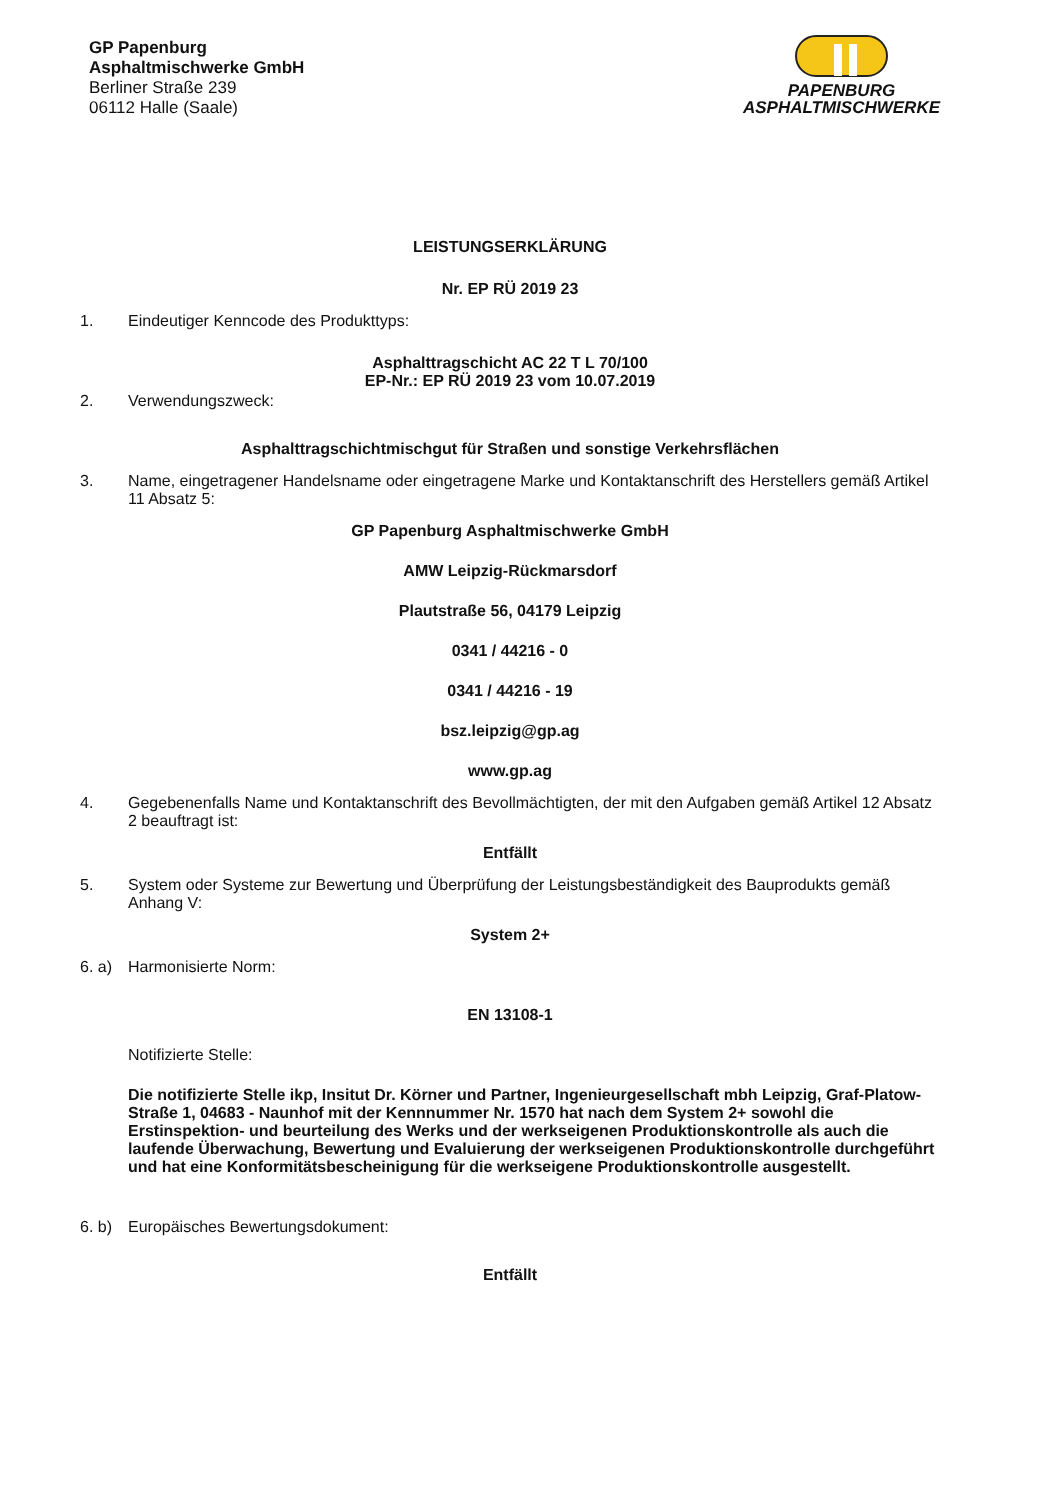GP Papenburg
Asphaltmischwerke GmbH
Berliner Straße 239
06112 Halle (Saale)
PAPENBURG
ASPHALTMISCHWERKE
LEISTUNGSERKLÄRUNG
Nr. EP RÜ 2019 23
1. Eindeutiger Kenncode des Produkttyps:
Asphalttragschicht AC 22 T L 70/100
EP-Nr.: EP RÜ 2019 23 vom 10.07.2019
2. Verwendungszweck:
Asphalttragschichtmischgut für Straßen und sonstige Verkehrsflächen
3. Name, eingetragener Handelsname oder eingetragene Marke und Kontaktanschrift des Herstellers gemäß Artikel 11 Absatz 5:
GP Papenburg Asphaltmischwerke GmbH
AMW Leipzig-Rückmarsdorf
Plautstraße 56, 04179 Leipzig
0341 / 44216 - 0
0341 / 44216 - 19
bsz.leipzig@gp.ag
www.gp.ag
4. Gegebenenfalls Name und Kontaktanschrift des Bevollmächtigten, der mit den Aufgaben gemäß Artikel 12 Absatz 2 beauftragt ist:
Entfällt
5. System oder Systeme zur Bewertung und Überprüfung der Leistungsbeständigkeit des Bauprodukts gemäß Anhang V:
System 2+
6. a) Harmonisierte Norm:
EN 13108-1
Notifizierte Stelle:
Die notifizierte Stelle ikp, Insitut Dr. Körner und Partner, Ingenieurgesellschaft mbh Leipzig, Graf-Platow-Straße 1, 04683 - Naunhof mit der Kennnummer Nr. 1570 hat nach dem System 2+ sowohl die Erstinspektion- und beurteilung des Werks und der werkseigenen Produktionskontrolle als auch die laufende Überwachung, Bewertung und Evaluierung der werkseigenen Produktionskontrolle durchgeführt und hat eine Konformitätsbescheinigung für die werkseigene Produktionskontrolle ausgestellt.
6. b) Europäisches Bewertungsdokument:
Entfällt